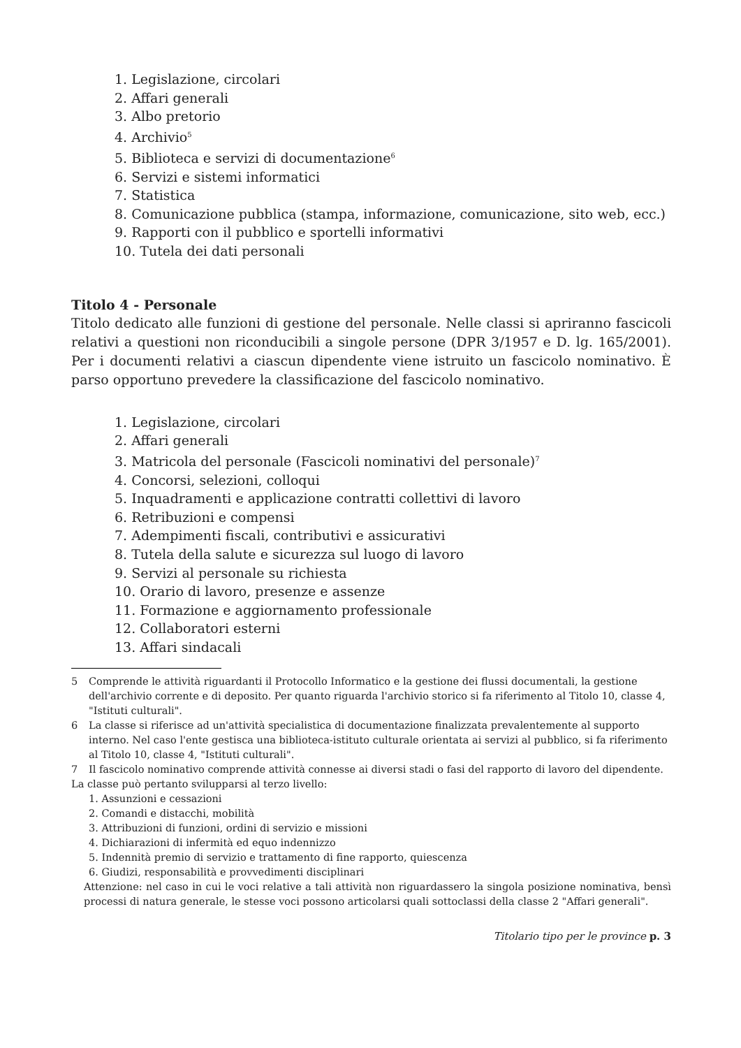1. Legislazione, circolari
2. Affari generali
3. Albo pretorio
4. Archivio<sup>5</sup>
5. Biblioteca e servizi di documentazione<sup>6</sup>
6. Servizi e sistemi informatici
7. Statistica
8. Comunicazione pubblica (stampa, informazione, comunicazione, sito web, ecc.)
9. Rapporti con il pubblico e sportelli informativi
10. Tutela dei dati personali
Titolo 4 - Personale
Titolo dedicato alle funzioni di gestione del personale. Nelle classi si apriranno fascicoli relativi a questioni non riconducibili a singole persone (DPR 3/1957 e D. lg. 165/2001). Per i documenti relativi a ciascun dipendente viene istruito un fascicolo nominativo. È parso opportuno prevedere la classificazione del fascicolo nominativo.
1. Legislazione, circolari
2. Affari generali
3. Matricola del personale (Fascicoli nominativi del personale)<sup>7</sup>
4. Concorsi, selezioni, colloqui
5. Inquadramenti e applicazione contratti collettivi di lavoro
6. Retribuzioni e compensi
7. Adempimenti fiscali, contributivi e assicurativi
8. Tutela della salute e sicurezza sul luogo di lavoro
9. Servizi al personale su richiesta
10. Orario di lavoro, presenze e assenze
11. Formazione e aggiornamento professionale
12. Collaboratori esterni
13. Affari sindacali
5 Comprende le attività riguardanti il Protocollo Informatico e la gestione dei flussi documentali, la gestione dell'archivio corrente e di deposito. Per quanto riguarda l'archivio storico si fa riferimento al Titolo 10, classe 4, "Istituti culturali".
6 La classe si riferisce ad un'attività specialistica di documentazione finalizzata prevalentemente al supporto interno. Nel caso l'ente gestisca una biblioteca-istituto culturale orientata ai servizi al pubblico, si fa riferimento al Titolo 10, classe 4, "Istituti culturali".
7 Il fascicolo nominativo comprende attività connesse ai diversi stadi o fasi del rapporto di lavoro del dipendente.
La classe può pertanto svilupparsi al terzo livello:
1. Assunzioni e cessazioni
2. Comandi e distacchi, mobilità
3. Attribuzioni di funzioni, ordini di servizio e missioni
4. Dichiarazioni di infermità ed equo indennizzo
5. Indennità premio di servizio e trattamento di fine rapporto, quiescenza
6. Giudizi, responsabilità e provvedimenti disciplinari
Attenzione: nel caso in cui le voci relative a tali attività non riguardassero la singola posizione nominativa, bensì processi di natura generale, le stesse voci possono articolarsi quali sottoclassi della classe 2 "Affari generali".
Titolario tipo per le province p. 3